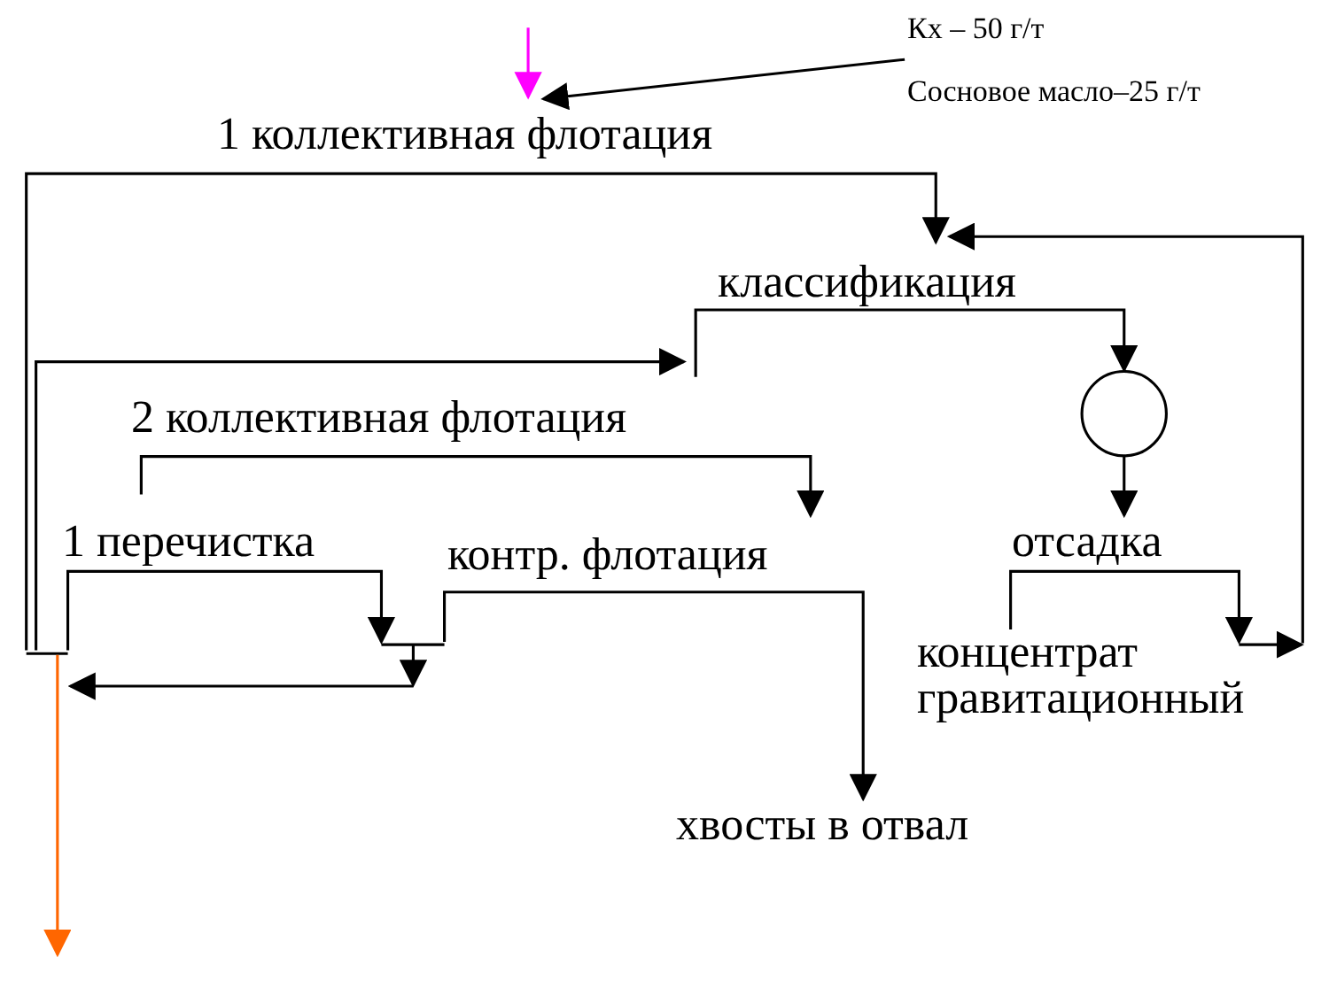Кх – 50 г/т
Сосновое масло–25 г/т
1 коллективная флотация
классификация
2 коллективная флотация
1 перечистка контр. флотация отсадка
концентрат
гравитационный
хвосты в отвал